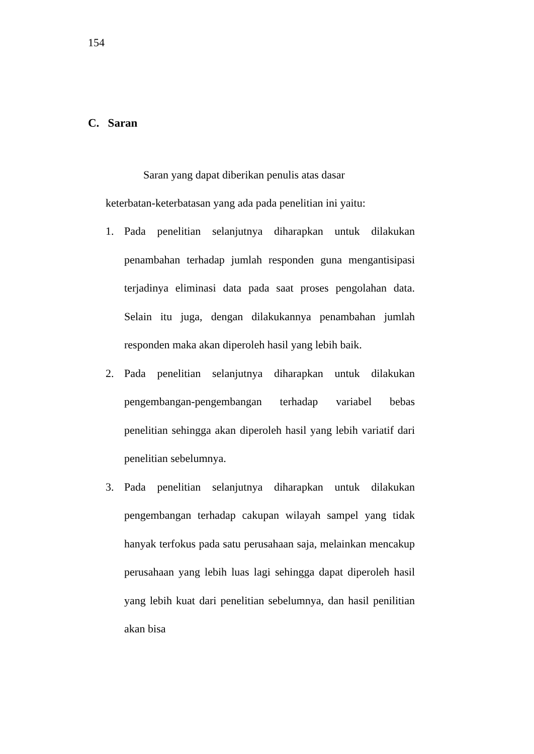154
C. Saran
Saran yang dapat diberikan penulis atas dasar
keterbatan-keterbatasan yang ada pada penelitian ini yaitu:
1. Pada penelitian selanjutnya diharapkan untuk dilakukan penambahan terhadap jumlah responden guna mengantisipasi terjadinya eliminasi data pada saat proses pengolahan data. Selain itu juga, dengan dilakukannya penambahan jumlah responden maka akan diperoleh hasil yang lebih baik.
2. Pada penelitian selanjutnya diharapkan untuk dilakukan pengembangan-pengembangan terhadap variabel bebas penelitian sehingga akan diperoleh hasil yang lebih variatif dari penelitian sebelumnya.
3. Pada penelitian selanjutnya diharapkan untuk dilakukan pengembangan terhadap cakupan wilayah sampel yang tidak hanyak terfokus pada satu perusahaan saja, melainkan mencakup perusahaan yang lebih luas lagi sehingga dapat diperoleh hasil yang lebih kuat dari penelitian sebelumnya, dan hasil penilitian akan bisa